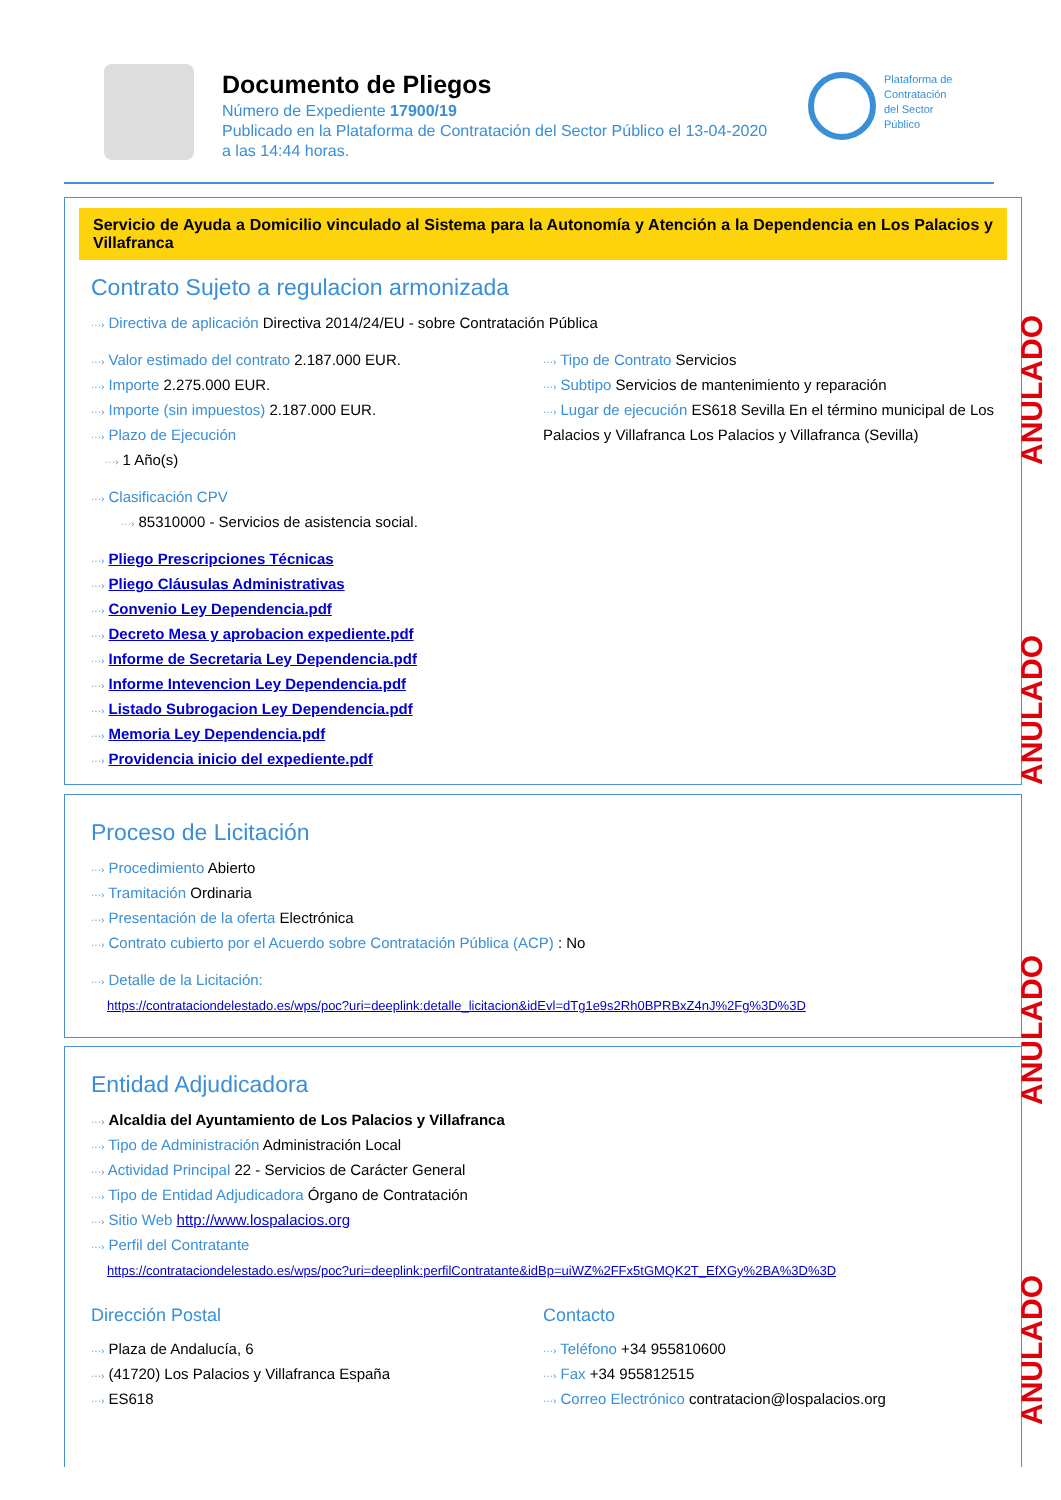Documento de Pliegos
Número de Expediente 17900/19
Publicado en la Plataforma de Contratación del Sector Público el 13-04-2020
a las 14:44 horas.
Plataforma de Contratación del Sector Público
Servicio de Ayuda a Domicilio vinculado al Sistema para la Autonomía y Atención a la Dependencia en Los Palacios y Villafranca
Contrato Sujeto a regulacion armonizada
···› Directiva de aplicación Directiva 2014/24/EU - sobre Contratación Pública
···› Valor estimado del contrato 2.187.000 EUR.
···› Importe 2.275.000 EUR.
···› Importe (sin impuestos) 2.187.000 EUR.
···› Plazo de Ejecución
···› 1 Año(s)
···› Tipo de Contrato Servicios
···› Subtipo Servicios de mantenimiento y reparación
···› Lugar de ejecución ES618 Sevilla En el término municipal de Los Palacios y Villafranca Los Palacios y Villafranca (Sevilla)
···› Clasificación CPV
···› 85310000 - Servicios de asistencia social.
···› Pliego Prescripciones Técnicas
···› Pliego Cláusulas Administrativas
···› Convenio Ley Dependencia.pdf
···› Decreto Mesa y aprobacion expediente.pdf
···› Informe de Secretaria Ley Dependencia.pdf
···› Informe Intevencion Ley Dependencia.pdf
···› Listado Subrogacion Ley Dependencia.pdf
···› Memoria Ley Dependencia.pdf
···› Providencia inicio del expediente.pdf
Proceso de Licitación
···› Procedimiento Abierto
···› Tramitación Ordinaria
···› Presentación de la oferta Electrónica
···› Contrato cubierto por el Acuerdo sobre Contratación Pública (ACP) : No
···› Detalle de la Licitación:
https://contrataciondelestado.es/wps/poc?uri=deeplink:detalle_licitacion&idEvl=dTg1e9s2Rh0BPRBxZ4nJ%2Fg%3D%3D
Entidad Adjudicadora
···› Alcaldia del Ayuntamiento de Los Palacios y Villafranca
···› Tipo de Administración Administración Local
···› Actividad Principal 22 - Servicios de Carácter General
···› Tipo de Entidad Adjudicadora Órgano de Contratación
···› Sitio Web http://www.lospalacios.org
···› Perfil del Contratante
https://contrataciondelestado.es/wps/poc?uri=deeplink:perfilContratante&idBp=uiWZ%2FFx5tGMQK2T_EfXGy%2BA%3D%3D
Dirección Postal
···› Plaza de Andalucía, 6
···› (41720) Los Palacios y Villafranca España
···› ES618
Contacto
···› Teléfono +34 955810600
···› Fax +34 955812515
···› Correo Electrónico contratacion@lospalacios.org
ANULADO
ANULADO
ANULADO
ANULADO